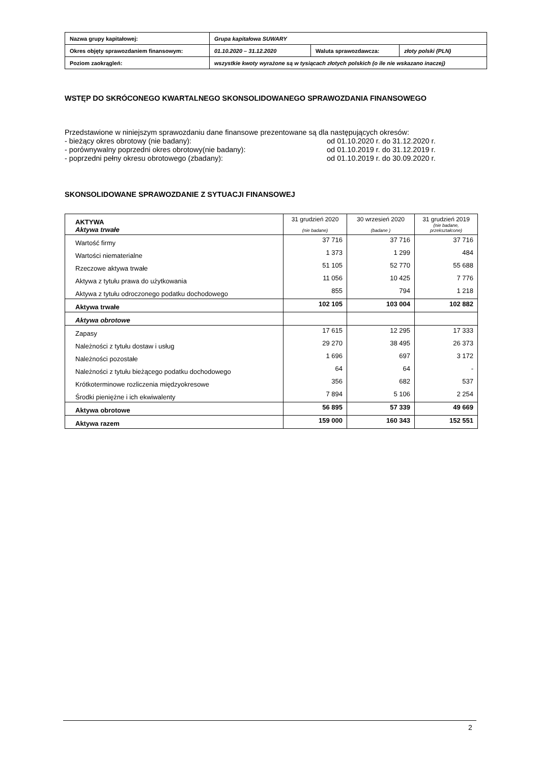| Nazwa grupy kapitałowej: | Grupa kapitałowa SUWARY | | |
| Okres objęty sprawozdaniem finansowym: | 01.10.2020 – 31.12.2020 | Waluta sprawozdawcza: | złoty polski (PLN) |
| Poziom zaokrągleń: | wszystkie kwoty wyrażone są w tysiącach złotych polskich (o ile nie wskazano inaczej) | | |
WSTĘP DO SKRÓCONEGO KWARTALNEGO SKONSOLIDOWANEGO SPRAWOZDANIA FINANSOWEGO
Przedstawione w niniejszym sprawozdaniu dane finansowe prezentowane są dla następujących okresów:
- bieżący okres obrotowy (nie badany): od 01.10.2020 r. do 31.12.2020 r.
- porównywalny poprzedni okres obrotowy(nie badany): od 01.10.2019 r. do 31.12.2019 r.
- poprzedni pełny okresu obrotowego (zbadany): od 01.10.2019 r. do 30.09.2020 r.
SKONSOLIDOWANE SPRAWOZDANIE Z SYTUACJI FINANSOWEJ
| AKTYWA Aktywa trwałe | 31 grudzień 2020 (nie badane) | 30 wrzesień 2020 (badane ) | 31 grudzień 2019 (nie badane, przekształcone) |
| Wartość firmy | 37 716 | 37 716 | 37 716 |
| Wartości niematerialne | 1 373 | 1 299 | 484 |
| Rzeczowe aktywa trwałe | 51 105 | 52 770 | 55 688 |
| Aktywa z tytułu prawa do użytkowania | 11 056 | 10 425 | 7 776 |
| Aktywa z tytułu odroczonego podatku dochodowego | 855 | 794 | 1 218 |
| Aktywa trwałe | 102 105 | 103 004 | 102 882 |
| Aktywa obrotowe | | | |
| Zapasy | 17 615 | 12 295 | 17 333 |
| Należności z tytułu dostaw i usług | 29 270 | 38 495 | 26 373 |
| Należności pozostałe | 1 696 | 697 | 3 172 |
| Należności z tytułu bieżącego podatku dochodowego | 64 | 64 | - |
| Krótkoterminowe rozliczenia międzyokresowe | 356 | 682 | 537 |
| Środki pieniężne i ich ekwiwalenty | 7 894 | 5 106 | 2 254 |
| Aktywa obrotowe | 56 895 | 57 339 | 49 669 |
| Aktywa razem | 159 000 | 160 343 | 152 551 |
2